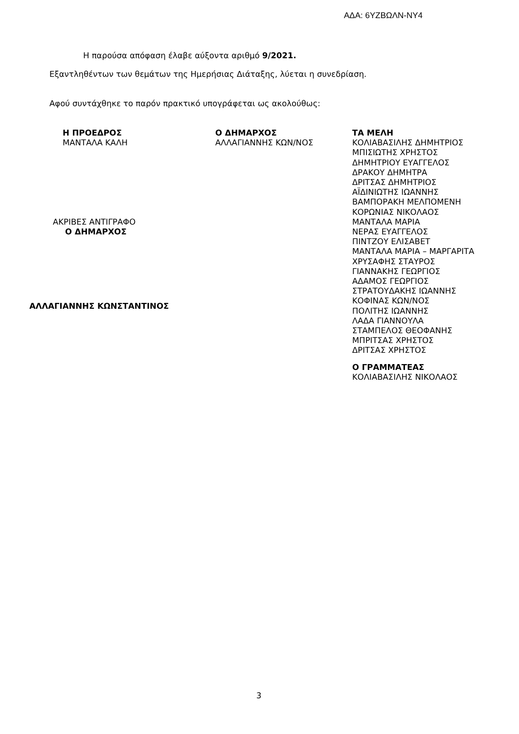ΑΔΑ: 6ΥΖΒΩΛΝ-ΝΥ4
Η παρούσα απόφαση έλαβε αύξοντα αριθμό 9/2021.
Εξαντληθέντων των θεμάτων της Ημερήσιας Διάταξης, λύεται η συνεδρίαση.
Αφού συντάχθηκε το παρόν πρακτικό υπογράφεται ως ακολούθως:
Η ΠΡΟΕΔΡΟΣ
ΜΑΝΤΑΛΑ ΚΑΛΗ
ΑΚΡΙΒΕΣ ΑΝΤΙΓΡΑΦΟ
Ο ΔΗΜΑΡΧΟΣ
ΑΛΛΑΓΙΑΝΝΗΣ ΚΩΝΣΤΑΝΤΙΝΟΣ
Ο ΔΗΜΑΡΧΟΣ
ΑΛΛΑΓΙΑΝΝΗΣ ΚΩΝ/ΝΟΣ
ΤΑ ΜΕΛΗ
ΚΟΛΙΑΒΑΣΙΛΗΣ ΔΗΜΗΤΡΙΟΣ
ΜΠΙΣΙΩΤΗΣ ΧΡΗΣΤΟΣ
ΔΗΜΗΤΡΙΟΥ ΕΥΑΓΓΕΛΟΣ
ΔΡΑΚΟΥ ΔΗΜΗΤΡΑ
ΔΡΙΤΣΑΣ ΔΗΜΗΤΡΙΟΣ
ΑΪΔΙΝΙΩΤΗΣ ΙΩΑΝΝΗΣ
ΒΑΜΠΟΡΑΚΗ ΜΕΛΠΟΜΕΝΗ
ΚΟΡΩΝΙΑΣ ΝΙΚΟΛΑΟΣ
ΜΑΝΤΑΛΑ ΜΑΡΙΑ
ΝΕΡΑΣ ΕΥΑΓΓΕΛΟΣ
ΠΙΝΤΖΟΥ ΕΛΙΣΑΒΕΤ
ΜΑΝΤΑΛΑ ΜΑΡΙΑ – ΜΑΡΓΑΡΙΤΑ
ΧΡΥΣΑΦΗΣ ΣΤΑΥΡΟΣ
ΓΙΑΝΝΑΚΗΣ ΓΕΩΡΓΙΟΣ
ΑΔΑΜΟΣ ΓΕΩΡΓΙΟΣ
ΣΤΡΑΤΟΥΔΑΚΗΣ ΙΩΑΝΝΗΣ
ΚΟΦΙΝΑΣ ΚΩΝ/ΝΟΣ
ΠΟΛΙΤΗΣ ΙΩΑΝΝΗΣ
ΛΑΔΑ ΓΙΑΝΝΟΥΛΑ
ΣΤΑΜΠΕΛΟΣ ΘΕΟΦΑΝΗΣ
ΜΠΡΙΤΣΑΣ ΧΡΗΣΤΟΣ
ΔΡΙΤΣΑΣ ΧΡΗΣΤΟΣ
Ο ΓΡΑΜΜΑΤΕΑΣ
ΚΟΛΙΑΒΑΣΙΛΗΣ ΝΙΚΟΛΑΟΣ
3